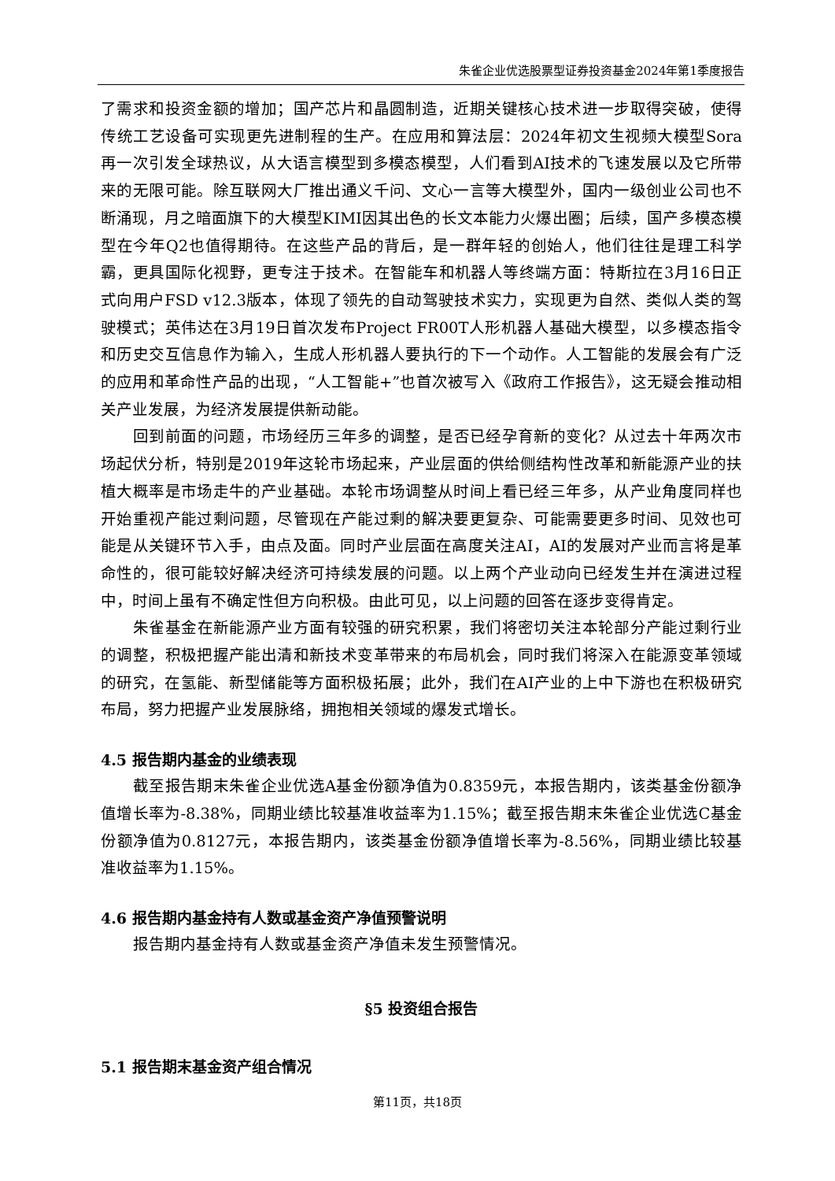朱雀企业优选股票型证券投资基金2024年第1季度报告
了需求和投资金额的增加；国产芯片和晶圆制造，近期关键核心技术进一步取得突破，使得传统工艺设备可实现更先进制程的生产。在应用和算法层：2024年初文生视频大模型Sora再一次引发全球热议，从大语言模型到多模态模型，人们看到AI技术的飞速发展以及它所带来的无限可能。除互联网大厂推出通义千问、文心一言等大模型外，国内一级创业公司也不断涌现，月之暗面旗下的大模型KIMI因其出色的长文本能力火爆出圈；后续，国产多模态模型在今年Q2也值得期待。在这些产品的背后，是一群年轻的创始人，他们往往是理工科学霸，更具国际化视野，更专注于技术。在智能车和机器人等终端方面：特斯拉在3月16日正式向用户FSD v12.3版本，体现了领先的自动驾驶技术实力，实现更为自然、类似人类的驾驶模式；英伟达在3月19日首次发布Project FR00T人形机器人基础大模型，以多模态指令和历史交互信息作为输入，生成人形机器人要执行的下一个动作。人工智能的发展会有广泛的应用和革命性产品的出现，“人工智能+”也首次被写入《政府工作报告》，这无疑会推动相关产业发展，为经济发展提供新动能。
回到前面的问题，市场经历三年多的调整，是否已经孕育新的变化？从过去十年两次市场起伏分析，特别是2019年这轮市场起来，产业层面的供给侧结构性改革和新能源产业的扶植大概率是市场走牛的产业基础。本轮市场调整从时间上看已经三年多，从产业角度同样也开始重视产能过剩问题，尽管现在产能过剩的解决要更复杂、可能需要更多时间、见效也可能是从关键环节入手，由点及面。同时产业层面在高度关注AI，AI的发展对产业而言将是革命性的，很可能较好解决经济可持续发展的问题。以上两个产业动向已经发生并在演进过程中，时间上虽有不确定性但方向积极。由此可见，以上问题的回答在逐步变得肯定。
朱雀基金在新能源产业方面有较强的研究积累，我们将密切关注本轮部分产能过剩行业的调整，积极把握产能出清和新技术变革带来的布局机会，同时我们将深入在能源变革领域的研究，在氢能、新型储能等方面积极拓展；此外，我们在AI产业的上中下游也在积极研究布局，努力把握产业发展脉络，拥抱相关领域的爆发式增长。
4.5 报告期内基金的业绩表现
截至报告期末朱雀企业优选A基金份额净值为0.8359元，本报告期内，该类基金份额净值增长率为-8.38%，同期业绩比较基准收益率为1.15%；截至报告期末朱雀企业优选C基金份额净值为0.8127元，本报告期内，该类基金份额净值增长率为-8.56%，同期业绩比较基准收益率为1.15%。
4.6 报告期内基金持有人数或基金资产净值预警说明
报告期内基金持有人数或基金资产净值未发生预警情况。
§5 投资组合报告
5.1 报告期末基金资产组合情况
第11页，共18页